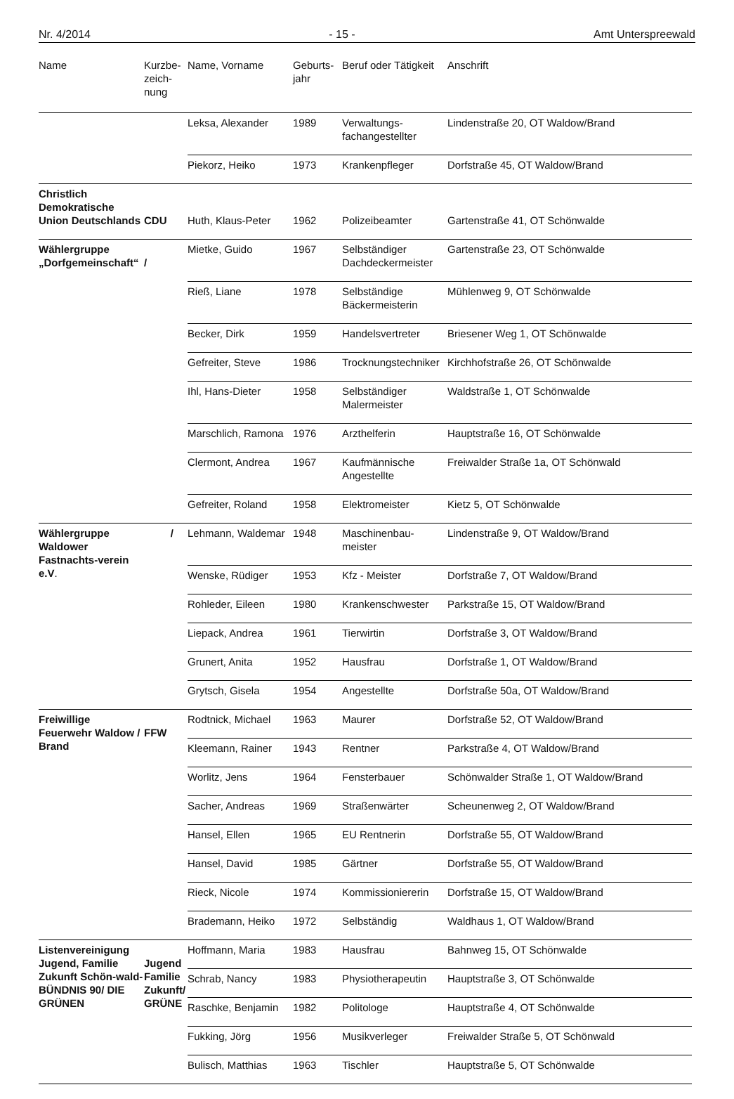Nr. 4/2014 - 15 - Amt Unterspreewald
| Name | Kurzbe- zeich- nung | Name, Vorname | Geburts- jahr | Beruf oder Tätigkeit | Anschrift |
| --- | --- | --- | --- | --- | --- |
| | | Leksa, Alexander | 1989 | Verwaltungs- fachangestellter | Lindenstraße 20, OT Waldow/Brand |
| | | Piekorz, Heiko | 1973 | Krankenpfleger | Dorfstraße 45, OT Waldow/Brand |
| Christlich Demokratische Union Deutschlands | CDU | Huth, Klaus-Peter | 1962 | Polizeibeamter | Gartenstraße 41, OT Schönwalde |
| Wählergruppe „Dorfgemeinschaft“ | / | Mietke, Guido | 1967 | Selbständiger Dachdeckermeister | Gartenstraße 23, OT Schönwalde |
| | | Rieß, Liane | 1978 | Selbständige Bäckermeisterin | Mühlenweg 9, OT Schönwalde |
| | | Becker, Dirk | 1959 | Handelsvertreter | Briesener Weg 1, OT Schönwalde |
| | | Gefreiter, Steve | 1986 | Trocknungstechniker | Kirchhofstraße 26, OT Schönwalde |
| | | Ihl, Hans-Dieter | 1958 | Selbständiger Malermeister | Waldstraße 1, OT Schönwalde |
| | | Marschlich, Ramona | 1976 | Arzthelferin | Hauptstraße 16, OT Schönwalde |
| | | Clermont, Andrea | 1967 | Kaufmännische Angestellte | Freiwalder Straße 1a, OT Schönwald |
| | | Gefreiter, Roland | 1958 | Elektromeister | Kietz 5, OT Schönwalde |
| Wählergruppe Waldower Fastnachts-verein e.V . | / | Lehmann, Waldemar | 1948 | Maschinenbau- meister | Lindenstraße 9, OT Waldow/Brand |
| | | Wenske, Rüdiger | 1953 | Kfz - Meister | Dorfstraße 7, OT Waldow/Brand |
| | | Rohleder, Eileen | 1980 | Krankenschwester | Parkstraße 15, OT Waldow/Brand |
| | | Liepack, Andrea | 1961 | Tierwirtin | Dorfstraße 3, OT Waldow/Brand |
| | | Grunert, Anita | 1952 | Hausfrau | Dorfstraße 1, OT Waldow/Brand |
| | | Grytsch, Gisela | 1954 | Angestellte | Dorfstraße 50a, OT Waldow/Brand |
| Freiwillige Feuerwehr Waldow / Brand | FFW | Rodtnick, Michael | 1963 | Maurer | Dorfstraße 52, OT Waldow/Brand |
| | | Kleemann, Rainer | 1943 | Rentner | Parkstraße 4, OT Waldow/Brand |
| | | Worlitz, Jens | 1964 | Fensterbauer | Schönwalder Straße 1, OT Waldow/Brand |
| | | Sacher, Andreas | 1969 | Straßenwärter | Scheunenweg 2, OT Waldow/Brand |
| | | Hansel, Ellen | 1965 | EU Rentnerin | Dorfstraße 55, OT Waldow/Brand |
| | | Hansel, David | 1985 | Gärtner | Dorfstraße 55, OT Waldow/Brand |
| | | Rieck, Nicole | 1974 | Kommissioniererin | Dorfstraße 15, OT Waldow/Brand |
| | | Brademann, Heiko | 1972 | Selbständig | Waldhaus 1, OT Waldow/Brand |
| Listenvereinigung Jugend, Familie Zukunft Schön-wald- BÜNDNIS 90/ DIE GRÜNEN | Jugend Familie Zukunft/ GRÜNE | Hoffmann, Maria | 1983 | Hausfrau | Bahnweg 15, OT Schönwalde |
| | | Schrab, Nancy | 1983 | Physiotherapeutin | Hauptstraße 3, OT Schönwalde |
| | | Raschke, Benjamin | 1982 | Politologe | Hauptstraße 4, OT Schönwalde |
| | | Fukking, Jörg | 1956 | Musikverleger | Freiwalder Straße 5, OT Schönwald |
| | | Bulisch, Matthias | 1963 | Tischler | Hauptstraße 5, OT Schönwalde |